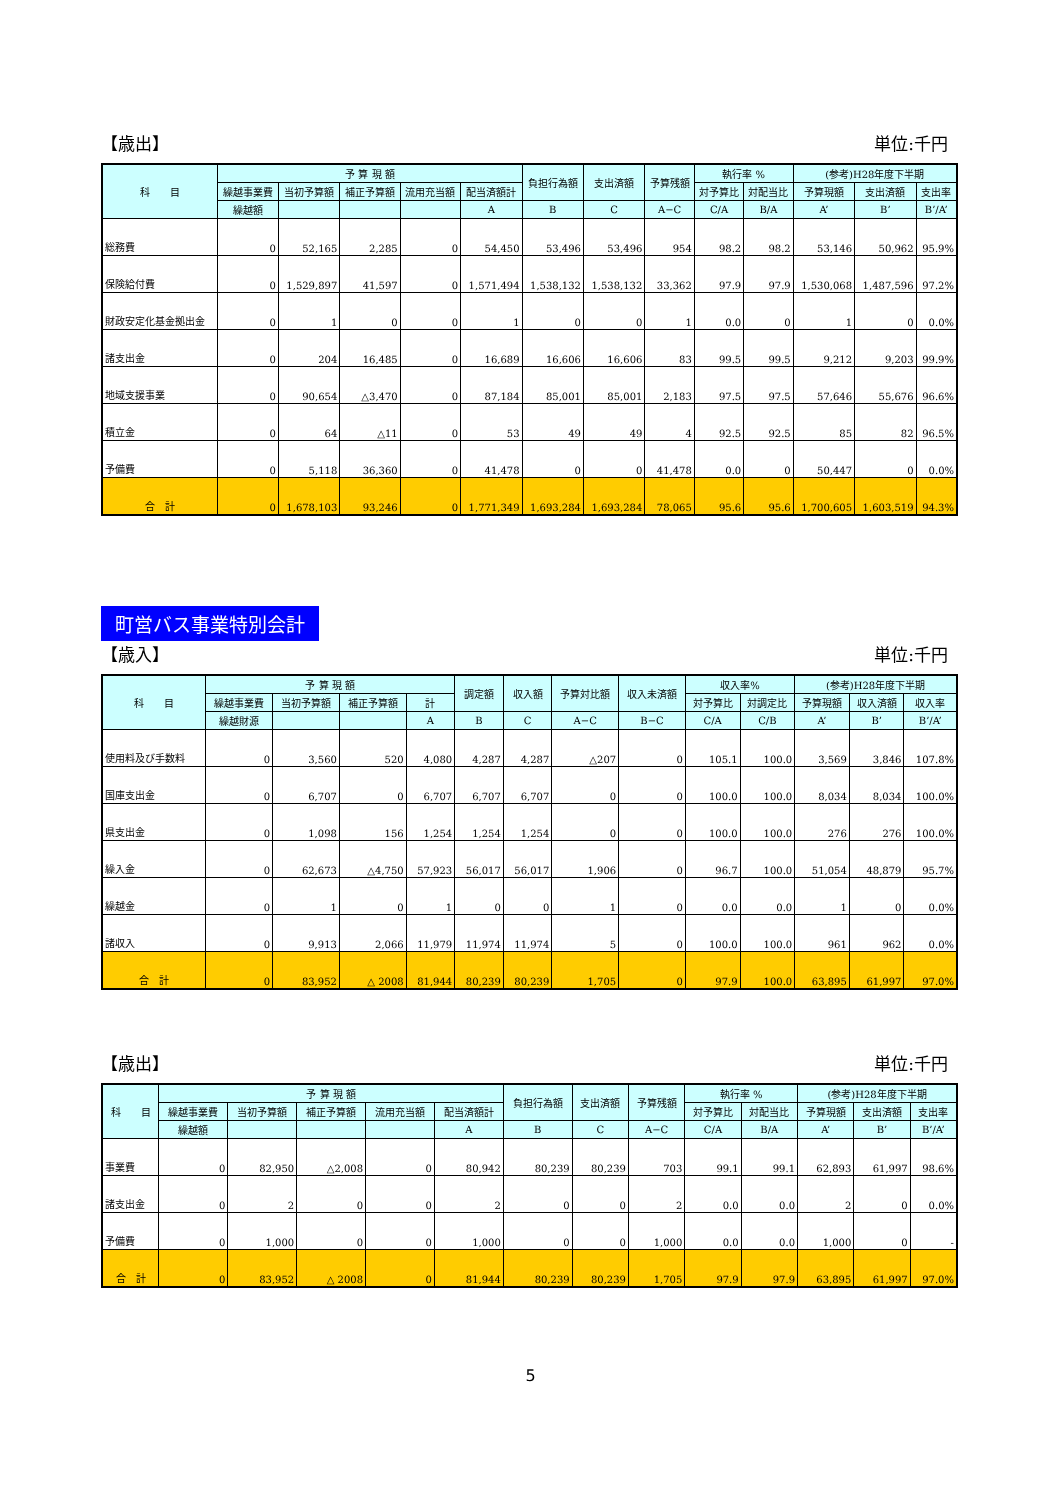【歳出】 単位:千円
| 科 目 | 予 算 現 額 | | | | | 負担行為額 | 支出済額 | 予算残額 | 執行率 % | | (参考)H28年度下半期 | | |
| --- | --- | --- | --- | --- | --- | --- | --- | --- | --- | --- | --- | --- | --- |
| | 繰越事業費 | 当初予算額 | 補正予算額 | 流用充当額 | 配当済額計 | | | | 対予算比 | 対配当比 | 予算現額 | 支出済額 | 支出率 |
| | 繰越額 | | | | A | B | C | A−C | C/A | B/A | A’ | B’ | B’/A’ |
| 総務費 | 0 | 52,165 | 2,285 | 0 | 54,450 | 53,496 | 53,496 | 954 | 98.2 | 98.2 | 53,146 | 50,962 | 95.9% |
| 保険給付費 | 0 | 1,529,897 | 41,597 | 0 | 1,571,494 | 1,538,132 | 1,538,132 | 33,362 | 97.9 | 97.9 | 1,530,068 | 1,487,596 | 97.2% |
| 財政安定化基金拠出金 | 0 | 1 | 0 | 0 | 1 | 0 | 0 | 1 | 0.0 | 0 | 1 | 0 | 0.0% |
| 諸支出金 | 0 | 204 | 16,485 | 0 | 16,689 | 16,606 | 16,606 | 83 | 99.5 | 99.5 | 9,212 | 9,203 | 99.9% |
| 地域支援事業 | 0 | 90,654 | △3,470 | 0 | 87,184 | 85,001 | 85,001 | 2,183 | 97.5 | 97.5 | 57,646 | 55,676 | 96.6% |
| 積立金 | 0 | 64 | △11 | 0 | 53 | 49 | 49 | 4 | 92.5 | 92.5 | 85 | 82 | 96.5% |
| 予備費 | 0 | 5,118 | 36,360 | 0 | 41,478 | 0 | 0 | 41,478 | 0.0 | 0 | 50,447 | 0 | 0.0% |
| 合 計 | 0 | 1,678,103 | 93,246 | 0 | 1,771,349 | 1,693,284 | 1,693,284 | 78,065 | 95.6 | 95.6 | 1,700,605 | 1,603,519 | 94.3% |
町営バス事業特別会計
【歳入】 単位:千円
| 科 目 | 予 算 現 額 | | | | 調定額 | 収入額 | 予算対比額 | 収入未済額 | 収入率% | | (参考)H28年度下半期 | | |
| --- | --- | --- | --- | --- | --- | --- | --- | --- | --- | --- | --- | --- | --- |
| | 繰越事業費 | 当初予算額 | 補正予算額 | 計 | | | | | 対予算比 | 対調定比 | 予算現額 | 収入済額 | 収入率 |
| | 繰越財源 | | | A | B | C | A−C | B−C | C/A | C/B | A’ | B’ | B’/A’ |
| 使用料及び手数料 | 0 | 3,560 | 520 | 4,080 | 4,287 | 4,287 | △207 | 0 | 105.1 | 100.0 | 3,569 | 3,846 | 107.8% |
| 国庫支出金 | 0 | 6,707 | 0 | 6,707 | 6,707 | 6,707 | 0 | 0 | 100.0 | 100.0 | 8,034 | 8,034 | 100.0% |
| 県支出金 | 0 | 1,098 | 156 | 1,254 | 1,254 | 1,254 | 0 | 0 | 100.0 | 100.0 | 276 | 276 | 100.0% |
| 繰入金 | 0 | 62,673 | △4,750 | 57,923 | 56,017 | 56,017 | 1,906 | 0 | 96.7 | 100.0 | 51,054 | 48,879 | 95.7% |
| 繰越金 | 0 | 1 | 0 | 1 | 0 | 0 | 1 | 0 | 0.0 | 0.0 | 1 | 0 | 0.0% |
| 諸収入 | 0 | 9,913 | 2,066 | 11,979 | 11,974 | 11,974 | 5 | 0 | 100.0 | 100.0 | 961 | 962 | 0.0% |
| 合 計 | 0 | 83,952 | △ 2008 | 81,944 | 80,239 | 80,239 | 1,705 | 0 | 97.9 | 100.0 | 63,895 | 61,997 | 97.0% |
【歳出】 単位:千円
| 科 目 | 予 算 現 額 | | | | | 負担行為額 | 支出済額 | 予算残額 | 執行率 % | | (参考)H28年度下半期 | | |
| --- | --- | --- | --- | --- | --- | --- | --- | --- | --- | --- | --- | --- | --- |
| | 繰越事業費 | 当初予算額 | 補正予算額 | 流用充当額 | 配当済額計 | | | | 対予算比 | 対配当比 | 予算現額 | 支出済額 | 支出率 |
| | 繰越額 | | | | A | B | C | A−C | C/A | B/A | A’ | B’ | B’/A’ |
| 事業費 | 0 | 82,950 | △2,008 | 0 | 80,942 | 80,239 | 80,239 | 703 | 99.1 | 99.1 | 62,893 | 61,997 | 98.6% |
| 諸支出金 | 0 | 2 | 0 | 0 | 2 | 0 | 0 | 2 | 0.0 | 0.0 | 2 | 0 | 0.0% |
| 予備費 | 0 | 1,000 | 0 | 0 | 1,000 | 0 | 0 | 1,000 | 0.0 | 0.0 | 1,000 | 0 | - |
| 合 計 | 0 | 83,952 | △ 2008 | 0 | 81,944 | 80,239 | 80,239 | 1,705 | 97.9 | 97.9 | 63,895 | 61,997 | 97.0% |
5